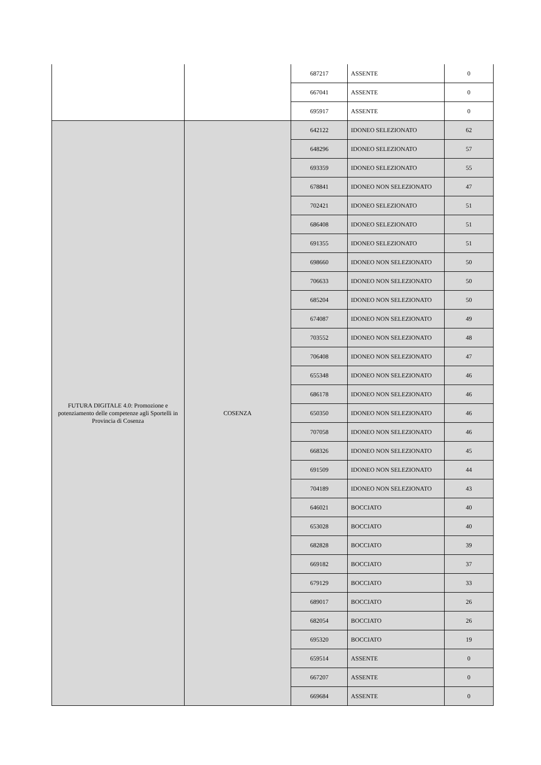| | | 687217 | ASSENTE | 0 |
| | | 667041 | ASSENTE | 0 |
| | | 695917 | ASSENTE | 0 |
| FUTURA DIGITALE 4.0: Promozione e potenziamento delle competenze agli Sportelli in Provincia di Cosenza | COSENZA | 642122 | IDONEO SELEZIONATO | 62 |
| | | 648296 | IDONEO SELEZIONATO | 57 |
| | | 693359 | IDONEO SELEZIONATO | 55 |
| | | 678841 | IDONEO NON SELEZIONATO | 47 |
| | | 702421 | IDONEO SELEZIONATO | 51 |
| | | 686408 | IDONEO SELEZIONATO | 51 |
| | | 691355 | IDONEO SELEZIONATO | 51 |
| | | 698660 | IDONEO NON SELEZIONATO | 50 |
| | | 706633 | IDONEO NON SELEZIONATO | 50 |
| | | 685204 | IDONEO NON SELEZIONATO | 50 |
| | | 674087 | IDONEO NON SELEZIONATO | 49 |
| | | 703552 | IDONEO NON SELEZIONATO | 48 |
| | | 706408 | IDONEO NON SELEZIONATO | 47 |
| | | 655348 | IDONEO NON SELEZIONATO | 46 |
| | | 686178 | IDONEO NON SELEZIONATO | 46 |
| | | 650350 | IDONEO NON SELEZIONATO | 46 |
| | | 707058 | IDONEO NON SELEZIONATO | 46 |
| | | 668326 | IDONEO NON SELEZIONATO | 45 |
| | | 691509 | IDONEO NON SELEZIONATO | 44 |
| | | 704189 | IDONEO NON SELEZIONATO | 43 |
| | | 646021 | BOCCIATO | 40 |
| | | 653028 | BOCCIATO | 40 |
| | | 682828 | BOCCIATO | 39 |
| | | 669182 | BOCCIATO | 37 |
| | | 679129 | BOCCIATO | 33 |
| | | 689017 | BOCCIATO | 26 |
| | | 682054 | BOCCIATO | 26 |
| | | 695320 | BOCCIATO | 19 |
| | | 659514 | ASSENTE | 0 |
| | | 667207 | ASSENTE | 0 |
| | | 669684 | ASSENTE | 0 |